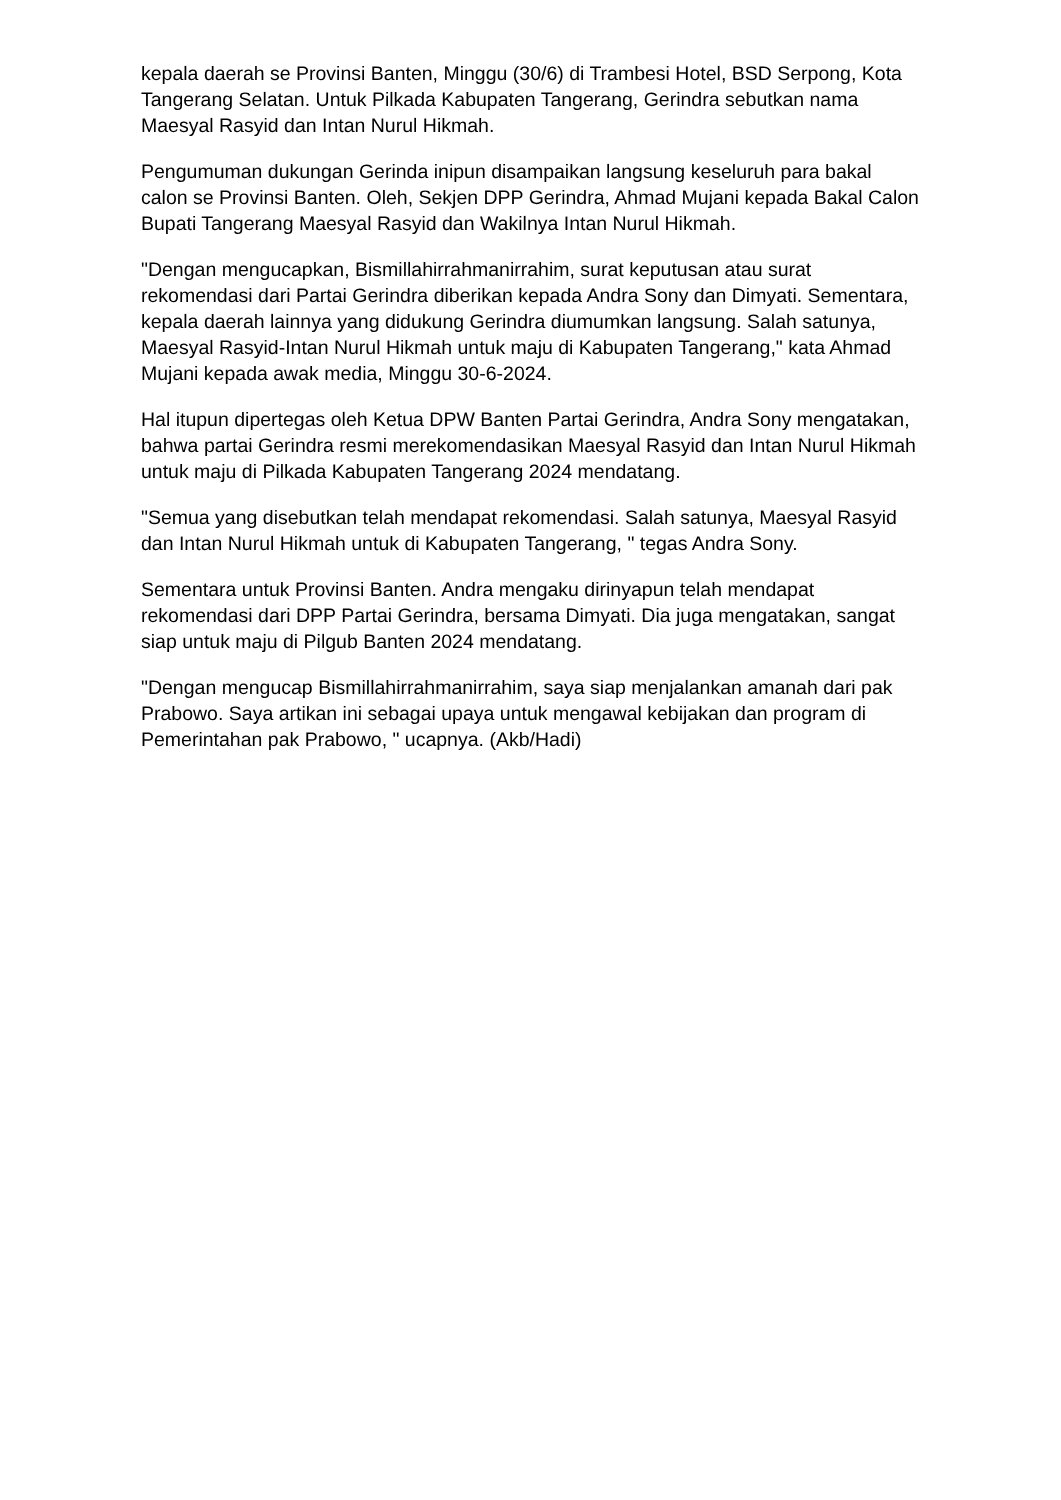kepala daerah se Provinsi Banten, Minggu (30/6) di Trambesi Hotel, BSD Serpong, Kota Tangerang Selatan. Untuk Pilkada Kabupaten Tangerang, Gerindra sebutkan nama Maesyal Rasyid dan Intan Nurul Hikmah.
Pengumuman dukungan Gerinda inipun disampaikan langsung keseluruh para bakal calon se Provinsi Banten. Oleh, Sekjen DPP Gerindra, Ahmad Mujani kepada Bakal Calon Bupati Tangerang Maesyal Rasyid dan Wakilnya Intan Nurul Hikmah.
"Dengan mengucapkan, Bismillahirrahmanirrahim, surat keputusan atau surat rekomendasi dari Partai Gerindra diberikan kepada Andra Sony dan Dimyati. Sementara, kepala daerah lainnya yang didukung Gerindra diumumkan langsung. Salah satunya, Maesyal Rasyid-Intan Nurul Hikmah untuk maju di Kabupaten Tangerang," kata Ahmad Mujani kepada awak media, Minggu 30-6-2024.
Hal itupun dipertegas oleh Ketua DPW Banten Partai Gerindra, Andra Sony mengatakan, bahwa partai Gerindra resmi merekomendasikan Maesyal Rasyid dan Intan Nurul Hikmah untuk maju di Pilkada Kabupaten Tangerang 2024 mendatang.
"Semua yang disebutkan telah mendapat rekomendasi. Salah satunya, Maesyal Rasyid dan Intan Nurul Hikmah untuk di Kabupaten Tangerang, " tegas Andra Sony.
Sementara untuk Provinsi Banten. Andra mengaku dirinyapun telah mendapat rekomendasi dari DPP Partai Gerindra, bersama Dimyati. Dia juga mengatakan, sangat siap untuk maju di Pilgub Banten 2024 mendatang.
"Dengan mengucap Bismillahirrahmanirrahim, saya siap menjalankan amanah dari pak Prabowo. Saya artikan ini sebagai upaya untuk mengawal kebijakan dan program di Pemerintahan pak Prabowo, " ucapnya. (Akb/Hadi)